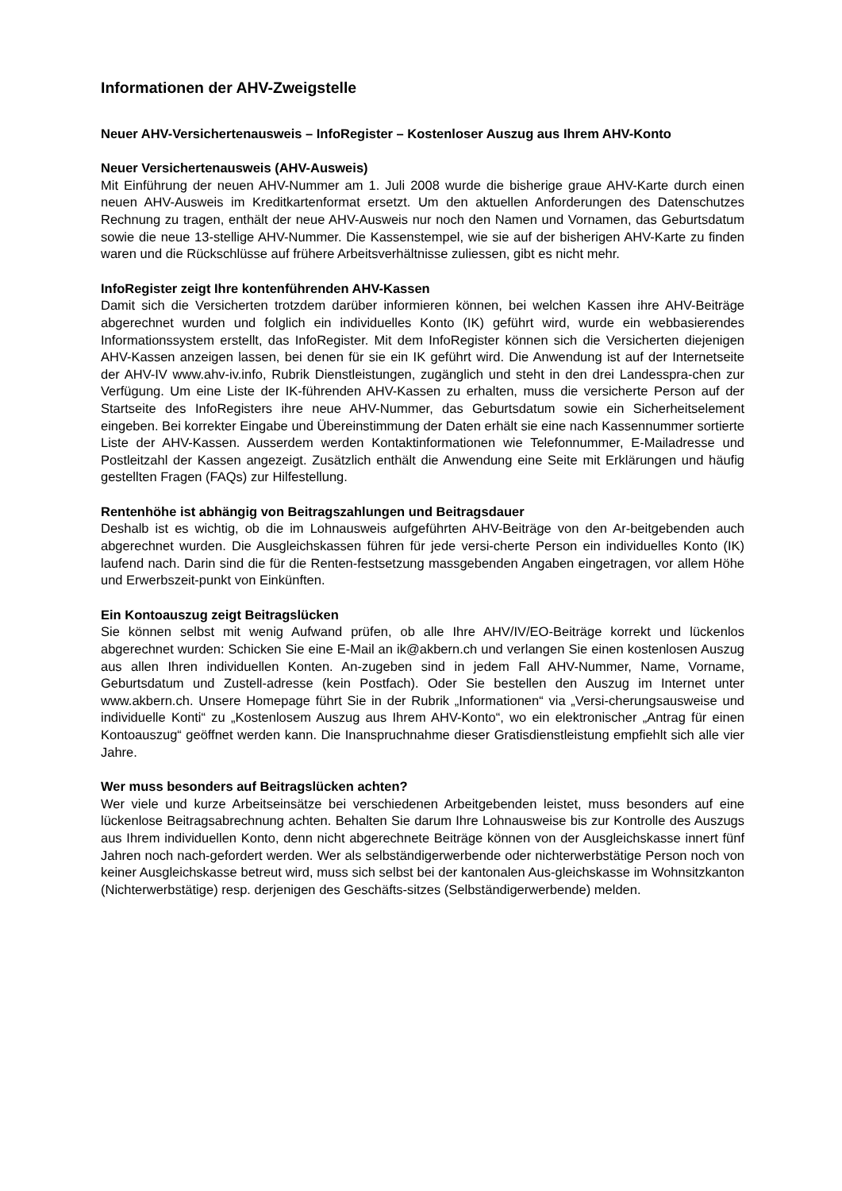Informationen der AHV-Zweigstelle
Neuer AHV-Versichertenausweis – InfoRegister – Kostenloser Auszug aus Ihrem AHV-Konto
Neuer Versichertenausweis (AHV-Ausweis)
Mit Einführung der neuen AHV-Nummer am 1. Juli 2008 wurde die bisherige graue AHV-Karte durch einen neuen AHV-Ausweis im Kreditkartenformat ersetzt. Um den aktuellen Anforderungen des Datenschutzes Rechnung zu tragen, enthält der neue AHV-Ausweis nur noch den Namen und Vornamen, das Geburtsdatum sowie die neue 13-stellige AHV-Nummer. Die Kassenstempel, wie sie auf der bisherigen AHV-Karte zu finden waren und die Rückschlüsse auf frühere Arbeitsverhältnisse zuliessen, gibt es nicht mehr.
InfoRegister zeigt Ihre kontenführenden AHV-Kassen
Damit sich die Versicherten trotzdem darüber informieren können, bei welchen Kassen ihre AHV-Beiträge abgerechnet wurden und folglich ein individuelles Konto (IK) geführt wird, wurde ein webbasierendes Informationssystem erstellt, das InfoRegister. Mit dem InfoRegister können sich die Versicherten diejenigen AHV-Kassen anzeigen lassen, bei denen für sie ein IK geführt wird. Die Anwendung ist auf der Internetseite der AHV-IV www.ahv-iv.info, Rubrik Dienstleistungen, zugänglich und steht in den drei Landesspra-chen zur Verfügung. Um eine Liste der IK-führenden AHV-Kassen zu erhalten, muss die versicherte Person auf der Startseite des InfoRegisters ihre neue AHV-Nummer, das Geburtsdatum sowie ein Sicherheitselement eingeben. Bei korrekter Eingabe und Übereinstimmung der Daten erhält sie eine nach Kassennummer sortierte Liste der AHV-Kassen. Ausserdem werden Kontaktinformationen wie Telefonnummer, E-Mailadresse und Postleitzahl der Kassen angezeigt. Zusätzlich enthält die Anwendung eine Seite mit Erklärungen und häufig gestellten Fragen (FAQs) zur Hilfestellung.
Rentenhöhe ist abhängig von Beitragszahlungen und Beitragsdauer
Deshalb ist es wichtig, ob die im Lohnausweis aufgeführten AHV-Beiträge von den Ar-beitgebenden auch abgerechnet wurden. Die Ausgleichskassen führen für jede versi-cherte Person ein individuelles Konto (IK) laufend nach. Darin sind die für die Renten-festsetzung massgebenden Angaben eingetragen, vor allem Höhe und Erwerbszeit-punkt von Einkünften.
Ein Kontoauszug zeigt Beitragslücken
Sie können selbst mit wenig Aufwand prüfen, ob alle Ihre AHV/IV/EO-Beiträge korrekt und lückenlos abgerechnet wurden: Schicken Sie eine E-Mail an ik@akbern.ch und verlangen Sie einen kostenlosen Auszug aus allen Ihren individuellen Konten. An-zugeben sind in jedem Fall AHV-Nummer, Name, Vorname, Geburtsdatum und Zustell-adresse (kein Postfach). Oder Sie bestellen den Auszug im Internet unter www.akbern.ch. Unsere Homepage führt Sie in der Rubrik „Informationen“ via „Versi-cherungsausweise und individuelle Konti“ zu „Kostenlosem Auszug aus Ihrem AHV-Konto“, wo ein elektronischer „Antrag für einen Kontoauszug“ geöffnet werden kann. Die Inanspruchnahme dieser Gratisdienstleistung empfiehlt sich alle vier Jahre.
Wer muss besonders auf Beitragslücken achten?
Wer viele und kurze Arbeitseinsätze bei verschiedenen Arbeitgebenden leistet, muss besonders auf eine lückenlose Beitragsabrechnung achten. Behalten Sie darum Ihre Lohnausweise bis zur Kontrolle des Auszugs aus Ihrem individuellen Konto, denn nicht abgerechnete Beiträge können von der Ausgleichskasse innert fünf Jahren noch nach-gefordert werden. Wer als selbständigerwerbende oder nichterwerbstätige Person noch von keiner Ausgleichskasse betreut wird, muss sich selbst bei der kantonalen Aus-gleichskasse im Wohnsitzkanton (Nichterwerbstätige) resp. derjenigen des Geschäfts-sitzes (Selbständigerwerbende) melden.